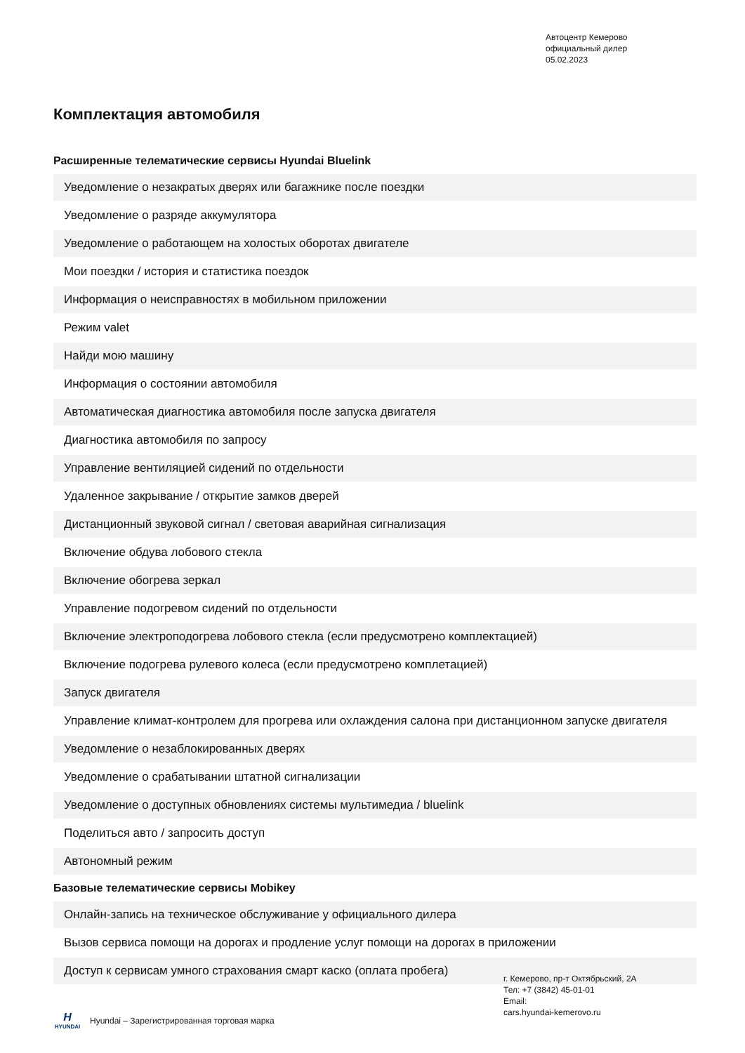Автоцентр Кемерово
официальный дилер
05.02.2023
Комплектация автомобиля
Расширенные телематические сервисы Hyundai Bluelink
| Уведомление о незакратых дверях или багажнике после поездки |
| Уведомление о разряде аккумулятора |
| Уведомление о работающем на холостых оборотах двигателе |
| Мои поездки / история и статистика поездок |
| Информация о неисправностях в мобильном приложении |
| Режим valet |
| Найди мою машину |
| Информация о состоянии автомобиля |
| Автоматическая диагностика автомобиля после запуска двигателя |
| Диагностика автомобиля по запросу |
| Управление вентиляцией сидений по отдельности |
| Удаленное закрывание / открытие замков дверей |
| Дистанционный звуковой сигнал / световая аварийная сигнализация |
| Включение обдува лобового стекла |
| Включение обогрева зеркал |
| Управление подогревом сидений по отдельности |
| Включение электроподогрева лобового стекла (если предусмотрено комплектацией) |
| Включение подогрева рулевого колеса (если предусмотрено комплетацией) |
| Запуск двигателя |
| Управление климат-контролем для прогрева или охлаждения салона при дистанционном запуске двигателя |
| Уведомление о незаблокированных дверях |
| Уведомление о срабатывании штатной сигнализации |
| Уведомление о доступных обновлениях системы мультимедиа / bluelink |
| Поделиться авто / запросить доступ |
| Автономный режим |
Базовые телематические сервисы Mobikey
| Онлайн-запись на техническое обслуживание у официального дилера |
| Вызов сервиса помощи на дорогах и продление услуг помощи на дорогах в приложении |
| Доступ к сервисам умного страхования смарт каско (оплата пробега) |
г. Кемерово, пр-т Октябрьский, 2А
Тел: +7 (3842) 45-01-01
Email:
cars.hyundai-kemerovo.ru
H
HYUNDAI
Hyundai – Зарегистрированная торговая марка